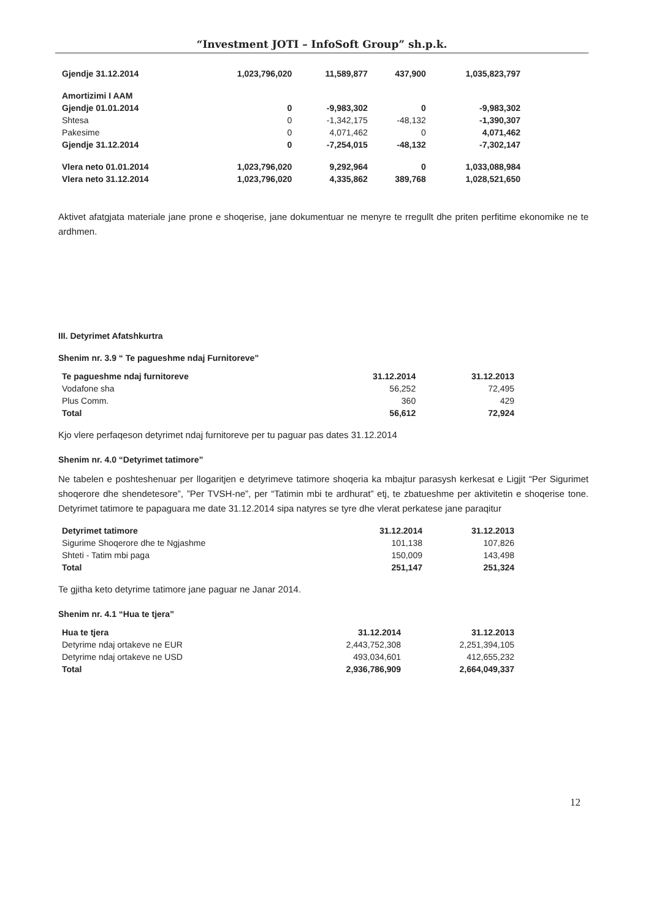“Investment JOTI – InfoSoft Group” sh.p.k.
| Gjendje 31.12.2014 | 1,023,796,020 | 11,589,877 | 437,900 | 1,035,823,797 |
| Amortizimi I AAM | | | | |
| Gjendje 01.01.2014 | 0 | -9,983,302 | 0 | -9,983,302 |
| Shtesa | 0 | -1,342,175 | -48,132 | -1,390,307 |
| Pakesime | 0 | 4,071,462 | 0 | 4,071,462 |
| Gjendje 31.12.2014 | 0 | -7,254,015 | -48,132 | -7,302,147 |
| Vlera neto 01.01.2014 | 1,023,796,020 | 9,292,964 | 0 | 1,033,088,984 |
| Vlera neto 31.12.2014 | 1,023,796,020 | 4,335,862 | 389,768 | 1,028,521,650 |
Aktivet afatgjata materiale jane prone e shoqerise, jane dokumentuar ne menyre te rregullt dhe priten perfitime ekonomike ne te ardhmen.
III. Detyrimet Afatshkurtra
Shenim nr. 3.9 “ Te pagueshme ndaj Furnitoreve”
| Te pagueshme ndaj furnitoreve | 31.12.2014 | 31.12.2013 |
| --- | --- | --- |
| Vodafone sha | 56,252 | 72,495 |
| Plus Comm. | 360 | 429 |
| Total | 56,612 | 72,924 |
Kjo vlere perfaqeson detyrimet ndaj furnitoreve per tu paguar pas dates 31.12.2014
Shenim nr. 4.0 “Detyrimet tatimore”
Ne tabelen e poshteshenuar per llogaritjen e detyrimeve tatimore shoqeria ka mbajtur parasysh kerkesat e Ligjit “Per Sigurimet shoqerore dhe shendetesore”, ”Per TVSH-ne”, per “Tatimin mbi te ardhurat” etj, te zbatueshme per aktivitetin e shoqerise tone. Detyrimet tatimore te papaguara me date 31.12.2014 sipa natyres se tyre dhe vlerat perkatese jane paraqitur
| Detyrimet tatimore | 31.12.2014 | 31.12.2013 |
| --- | --- | --- |
| Sigurime Shoqerore dhe te Ngjashme | 101,138 | 107,826 |
| Shteti - Tatim mbi paga | 150,009 | 143,498 |
| Total | 251,147 | 251,324 |
Te gjitha keto detyrime tatimore jane paguar ne Janar 2014.
Shenim nr. 4.1 “Hua te tjera”
| Hua te tjera | 31.12.2014 | 31.12.2013 |
| --- | --- | --- |
| Detyrime ndaj ortakeve ne EUR | 2,443,752,308 | 2,251,394,105 |
| Detyrime ndaj ortakeve ne USD | 493,034,601 | 412,655,232 |
| Total | 2,936,786,909 | 2,664,049,337 |
12